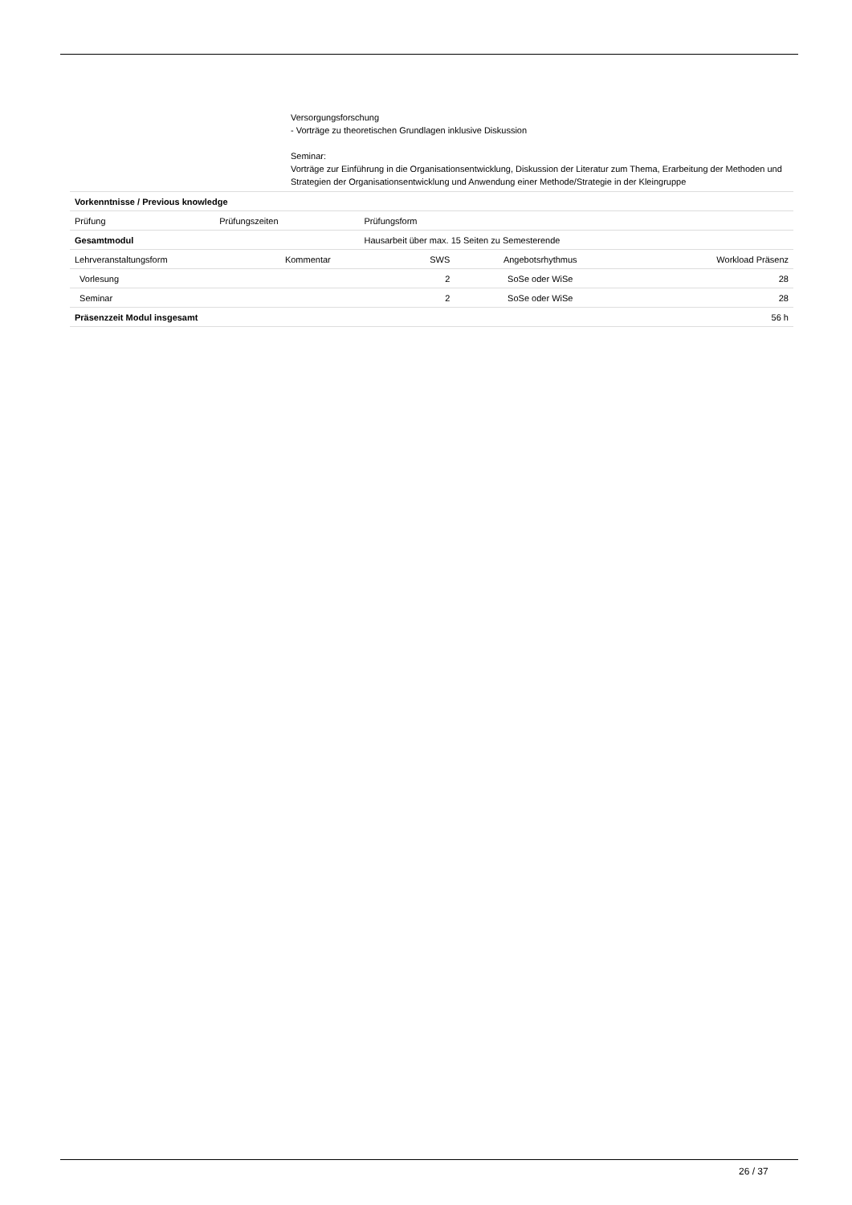Versorgungsforschung
- Vorträge zu theoretischen Grundlagen inklusive Diskussion
Seminar:
Vorträge zur Einführung in die Organisationsentwicklung, Diskussion der Literatur zum Thema, Erarbeitung der Methoden und Strategien der Organisationsentwicklung und Anwendung einer Methode/Strategie in der Kleingruppe
| Vorkenntnisse / Previous knowledge | | |
| Prüfung | Prüfungszeiten | Prüfungsform |
| Gesamtmodul | | Hausarbeit über max. 15 Seiten zu Semesterende |
| Lehrveranstaltungsform | Kommentar | SWS | Angebotsrhythmus | Workload Präsenz |
| Vorlesung | | 2 | SoSe oder WiSe | 28 |
| Seminar | | 2 | SoSe oder WiSe | 28 |
| Präsenzzeit Modul insgesamt | | | | 56 h |
26 / 37